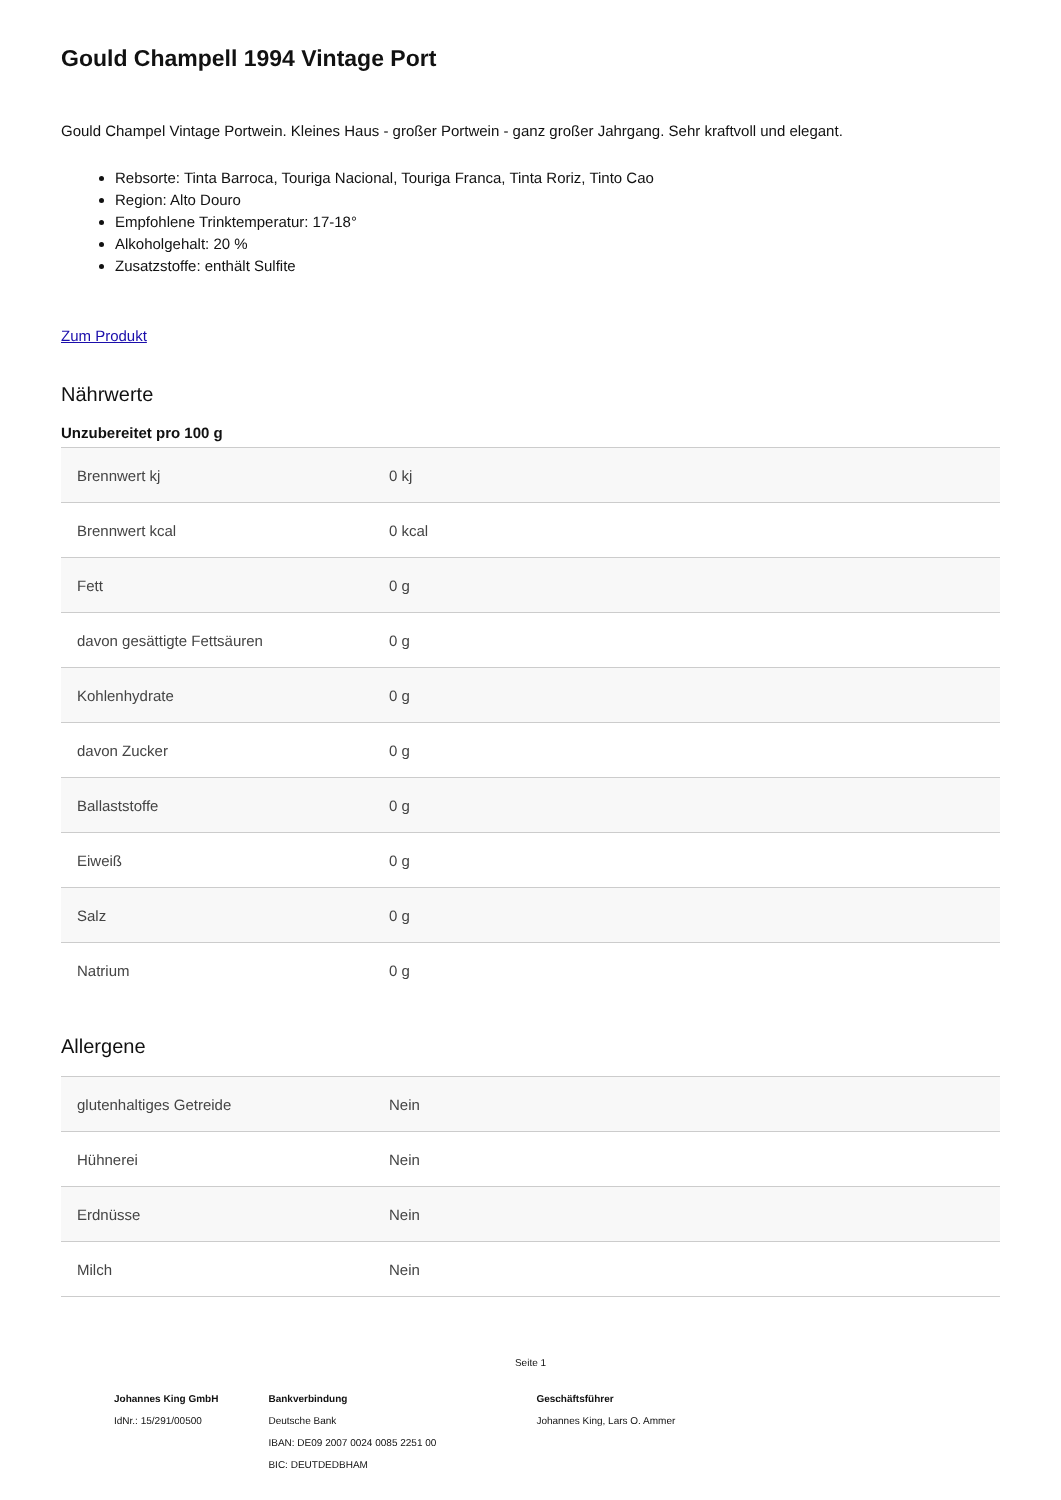Gould Champell 1994 Vintage Port
Gould Champel Vintage Portwein. Kleines Haus - großer Portwein - ganz großer Jahrgang. Sehr kraftvoll und elegant.
Rebsorte: Tinta Barroca, Touriga Nacional, Touriga Franca, Tinta Roriz, Tinto Cao
Region: Alto Douro
Empfohlene Trinktemperatur: 17-18°
Alkoholgehalt: 20 %
Zusatzstoffe: enthält Sulfite
Zum Produkt
Nährwerte
Unzubereitet pro 100 g
| Brennwert kj | 0 kj |
| Brennwert kcal | 0 kcal |
| Fett | 0 g |
| davon gesättigte Fettsäuren | 0 g |
| Kohlenhydrate | 0 g |
| davon Zucker | 0 g |
| Ballaststoffe | 0 g |
| Eiweiß | 0 g |
| Salz | 0 g |
| Natrium | 0 g |
Allergene
| glutenhaltiges Getreide | Nein |
| Hühnerei | Nein |
| Erdnüsse | Nein |
| Milch | Nein |
Seite 1
Johannes King GmbH
IdNr.: 15/291/00500
Bankverbindung
Deutsche Bank
IBAN: DE09 2007 0024 0085 2251 00
BIC: DEUTDEDBHAM
Geschäftsführer
Johannes King, Lars O. Ammer